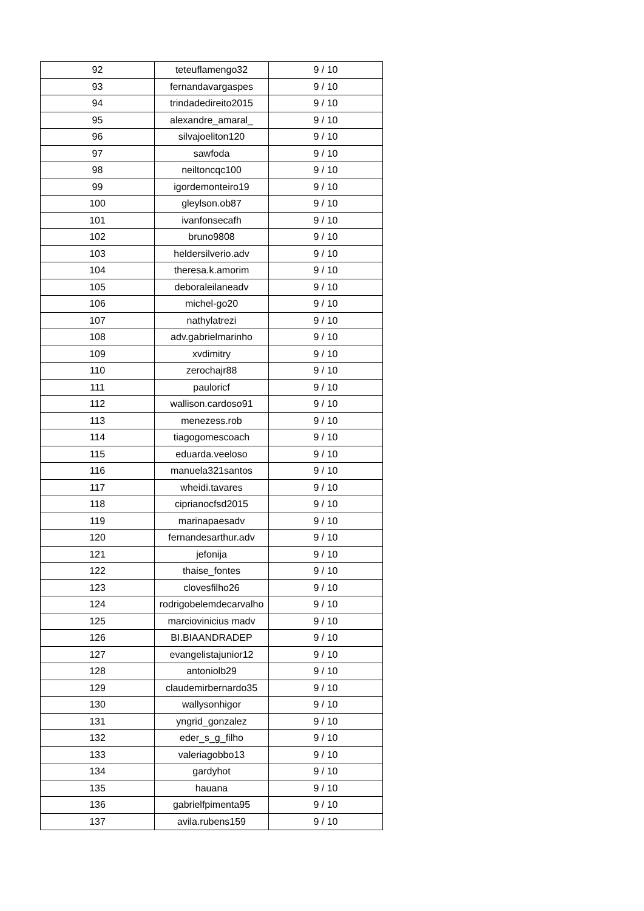| 92 | teteuflamengo32 | 9 / 10 |
| 93 | fernandavargaspes | 9 / 10 |
| 94 | trindadedireito2015 | 9 / 10 |
| 95 | alexandre_amaral_ | 9 / 10 |
| 96 | silvajoeliton120 | 9 / 10 |
| 97 | sawfoda | 9 / 10 |
| 98 | neiltoncqc100 | 9 / 10 |
| 99 | igordemonteiro19 | 9 / 10 |
| 100 | gleylson.ob87 | 9 / 10 |
| 101 | ivanfonsecafh | 9 / 10 |
| 102 | bruno9808 | 9 / 10 |
| 103 | heldersilverio.adv | 9 / 10 |
| 104 | theresa.k.amorim | 9 / 10 |
| 105 | deboraleilaneadv | 9 / 10 |
| 106 | michel-go20 | 9 / 10 |
| 107 | nathylatrezi | 9 / 10 |
| 108 | adv.gabrielmarinho | 9 / 10 |
| 109 | xvdimitry | 9 / 10 |
| 110 | zerochajr88 | 9 / 10 |
| 111 | pauloricf | 9 / 10 |
| 112 | wallison.cardoso91 | 9 / 10 |
| 113 | menezess.rob | 9 / 10 |
| 114 | tiagogomescoach | 9 / 10 |
| 115 | eduarda.veeloso | 9 / 10 |
| 116 | manuela321santos | 9 / 10 |
| 117 | wheidi.tavares | 9 / 10 |
| 118 | ciprianocfsd2015 | 9 / 10 |
| 119 | marinapaesadv | 9 / 10 |
| 120 | fernandesarthur.adv | 9 / 10 |
| 121 | jefonija | 9 / 10 |
| 122 | thaise_fontes | 9 / 10 |
| 123 | clovesfilho26 | 9 / 10 |
| 124 | rodrigobelemdecarvalho | 9 / 10 |
| 125 | marciovinicius madv | 9 / 10 |
| 126 | BI.BIAANDRADEP | 9 / 10 |
| 127 | evangelistajunior12 | 9 / 10 |
| 128 | antoniolb29 | 9 / 10 |
| 129 | claudemirbernardo35 | 9 / 10 |
| 130 | wallysonhigor | 9 / 10 |
| 131 | yngrid_gonzalez | 9 / 10 |
| 132 | eder_s_g_filho | 9 / 10 |
| 133 | valeriagobbo13 | 9 / 10 |
| 134 | gardyhot | 9 / 10 |
| 135 | hauana | 9 / 10 |
| 136 | gabrielfpimenta95 | 9 / 10 |
| 137 | avila.rubens159 | 9 / 10 |